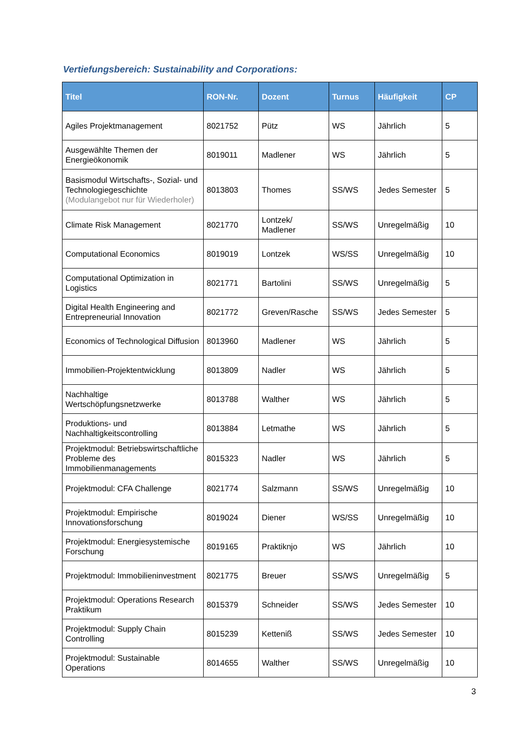Vertiefungsbereich: Sustainability and Corporations:
| Titel | RON-Nr. | Dozent | Turnus | Häufigkeit | CP |
| --- | --- | --- | --- | --- | --- |
| Agiles Projektmanagement | 8021752 | Pütz | WS | Jährlich | 5 |
| Ausgewählte Themen der Energieökonomik | 8019011 | Madlener | WS | Jährlich | 5 |
| Basismodul Wirtschafts-, Sozial- und Technologiegeschichte (Modulangebot nur für Wiederholer) | 8013803 | Thomes | SS/WS | Jedes Semester | 5 |
| Climate Risk Management | 8021770 | Lontzek/ Madlener | SS/WS | Unregelmäßig | 10 |
| Computational Economics | 8019019 | Lontzek | WS/SS | Unregelmäßig | 10 |
| Computational Optimization in Logistics | 8021771 | Bartolini | SS/WS | Unregelmäßig | 5 |
| Digital Health Engineering and Entrepreneurial Innovation | 8021772 | Greven/Rasche | SS/WS | Jedes Semester | 5 |
| Economics of Technological Diffusion | 8013960 | Madlener | WS | Jährlich | 5 |
| Immobilien-Projektentwicklung | 8013809 | Nadler | WS | Jährlich | 5 |
| Nachhaltige Wertschöpfungsnetzwerke | 8013788 | Walther | WS | Jährlich | 5 |
| Produktions- und Nachhaltigkeitscontrolling | 8013884 | Letmathe | WS | Jährlich | 5 |
| Projektmodul: Betriebswirtschaftliche Probleme des Immobilienmanagements | 8015323 | Nadler | WS | Jährlich | 5 |
| Projektmodul: CFA Challenge | 8021774 | Salzmann | SS/WS | Unregelmäßig | 10 |
| Projektmodul: Empirische Innovationsforschung | 8019024 | Diener | WS/SS | Unregelmäßig | 10 |
| Projektmodul: Energiesystemische Forschung | 8019165 | Praktiknjo | WS | Jährlich | 10 |
| Projektmodul: Immobilieninvestment | 8021775 | Breuer | SS/WS | Unregelmäßig | 5 |
| Projektmodul: Operations Research Praktikum | 8015379 | Schneider | SS/WS | Jedes Semester | 10 |
| Projektmodul: Supply Chain Controlling | 8015239 | Ketteniß | SS/WS | Jedes Semester | 10 |
| Projektmodul: Sustainable Operations | 8014655 | Walther | SS/WS | Unregelmäßig | 10 |
3